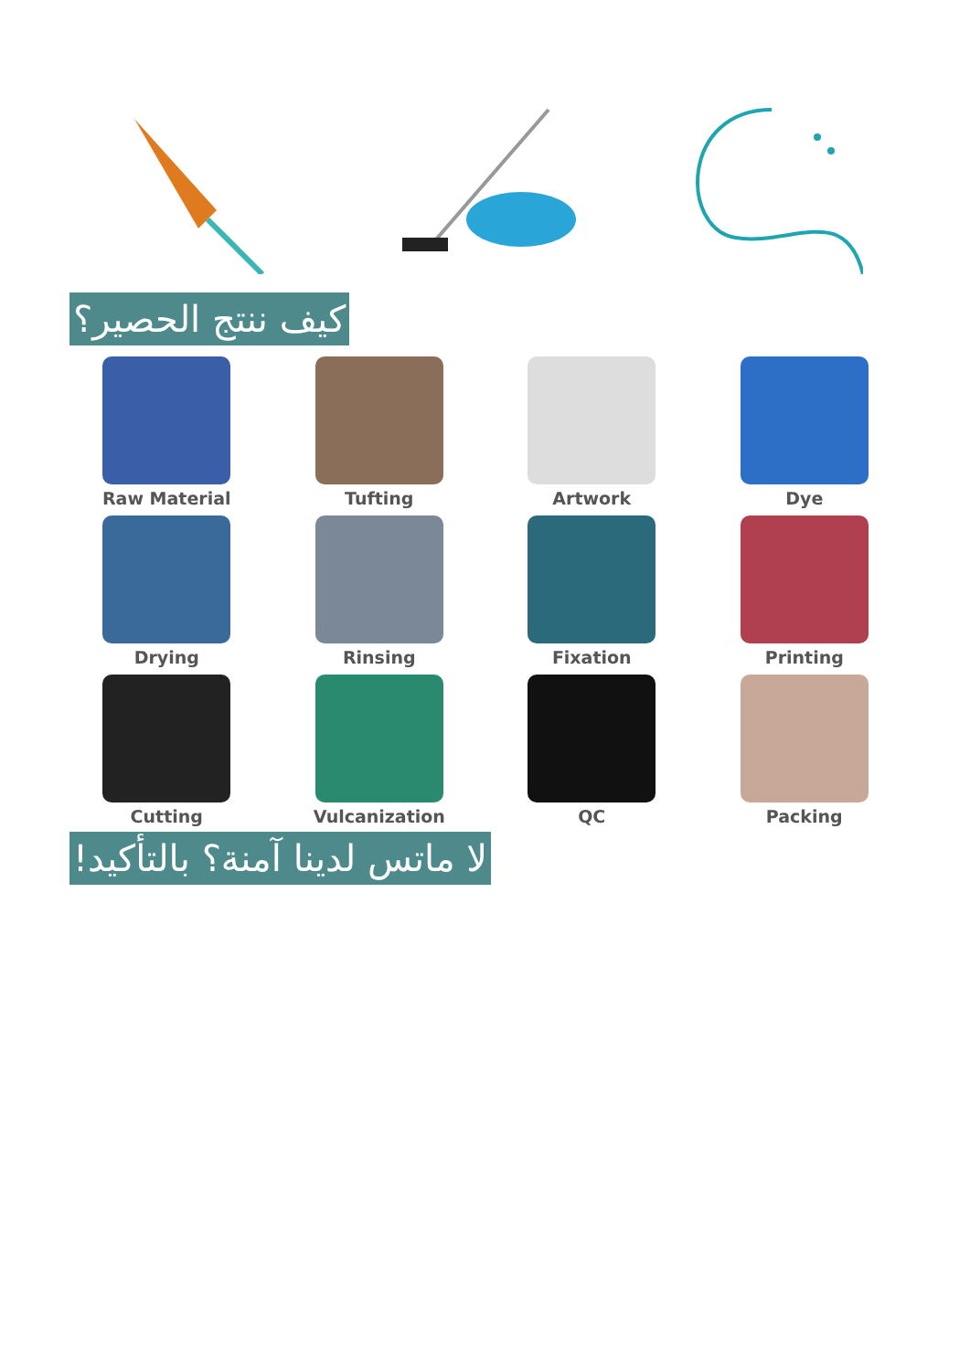كيف ننتج الحصير؟
Raw Material
Tufting
Artwork
Dye
Drying
Rinsing
Fixation
Printing
Cutting
Vulcanization
QC
Packing
لا ماتس لدينا آمنة؟ بالتأكيد!